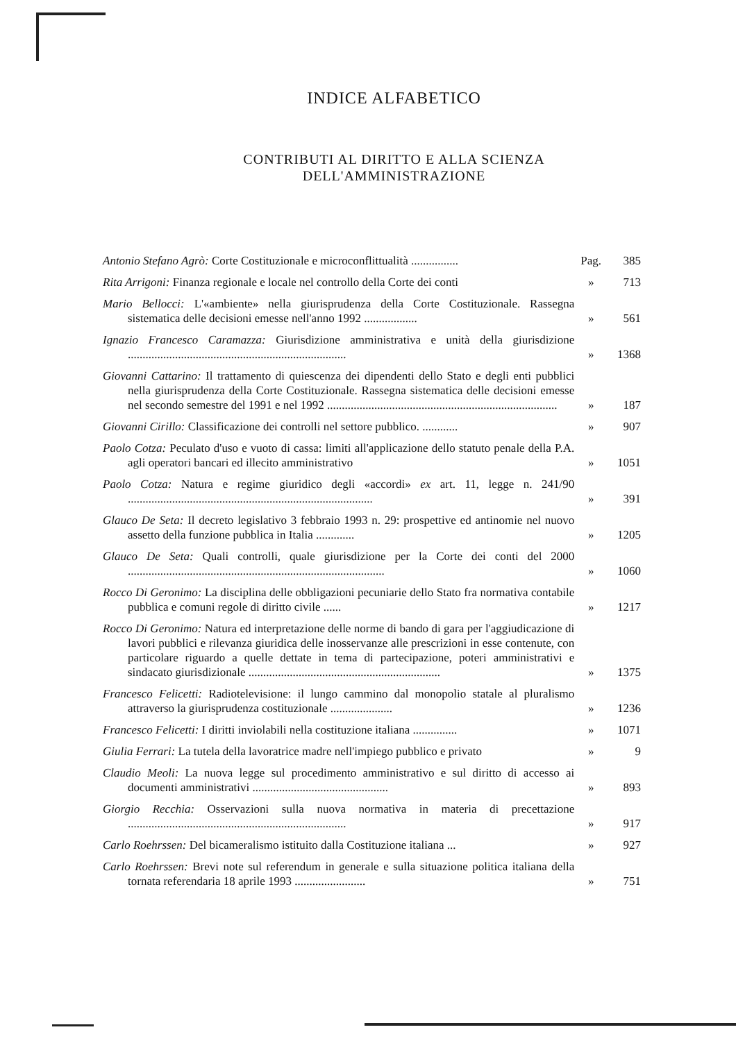INDICE ALFABETICO
CONTRIBUTI AL DIRITTO E ALLA SCIENZA
DELL'AMMINISTRAZIONE
Antonio Stefano Agrò: Corte Costituzionale e microconflittualità ................
Pag. 385
Rita Arrigoni: Finanza regionale e locale nel controllo della Corte dei conti
» 713
Mario Bellocci: L'«ambiente» nella giurisprudenza della Corte Costituzionale. Rassegna sistematica delle decisioni emesse nell'anno 1992 ..................
» 561
Ignazio Francesco Caramazza: Giurisdizione amministrativa e unità della giurisdizione ..........................................................................
» 1368
Giovanni Cattarino: Il trattamento di quiescenza dei dipendenti dello Stato e degli enti pubblici nella giurisprudenza della Corte Costituzionale. Rassegna sistematica delle decisioni emesse nel secondo semestre del 1991 e nel 1992 ..............................................................................
» 187
Giovanni Cirillo: Classificazione dei controlli nel settore pubblico. ............
» 907
Paolo Cotza: Peculato d'uso e vuoto di cassa: limiti all'applicazione dello statuto penale della P.A. agli operatori bancari ed illecito amministrativo
» 1051
Paolo Cotza: Natura e regime giuridico degli «accordi» ex art. 11, legge n. 241/90 ...................................................................................
» 391
Glauco De Seta: Il decreto legislativo 3 febbraio 1993 n. 29: prospettive ed antinomie nel nuovo assetto della funzione pubblica in Italia .............
» 1205
Glauco De Seta: Quali controlli, quale giurisdizione per la Corte dei conti del 2000 .......................................................................................
» 1060
Rocco Di Geronimo: La disciplina delle obbligazioni pecuniarie dello Stato fra normativa contabile pubblica e comuni regole di diritto civile ......
» 1217
Rocco Di Geronimo: Natura ed interpretazione delle norme di bando di gara per l'aggiudicazione di lavori pubblici e rilevanza giuridica delle inosservanze alle prescrizioni in esse contenute, con particolare riguardo a quelle dettate in tema di partecipazione, poteri amministrativi e sindacato giurisdizionale .................................................................
» 1375
Francesco Felicetti: Radiotelevisione: il lungo cammino dal monopolio statale al pluralismo attraverso la giurisprudenza costituzionale .....................
» 1236
Francesco Felicetti: I diritti inviolabili nella costituzione italiana ...............
» 1071
Giulia Ferrari: La tutela della lavoratrice madre nell'impiego pubblico e privato
» 9
Claudio Meoli: La nuova legge sul procedimento amministrativo e sul diritto di accesso ai documenti amministrativi ..............................................
» 893
Giorgio Recchia: Osservazioni sulla nuova normativa in materia di precettazione ..........................................................................
» 917
Carlo Roehrssen: Del bicameralismo istituito dalla Costituzione italiana ...
» 927
Carlo Roehrssen: Brevi note sul referendum in generale e sulla situazione politica italiana della tornata referendaria 18 aprile 1993 ........................
» 751